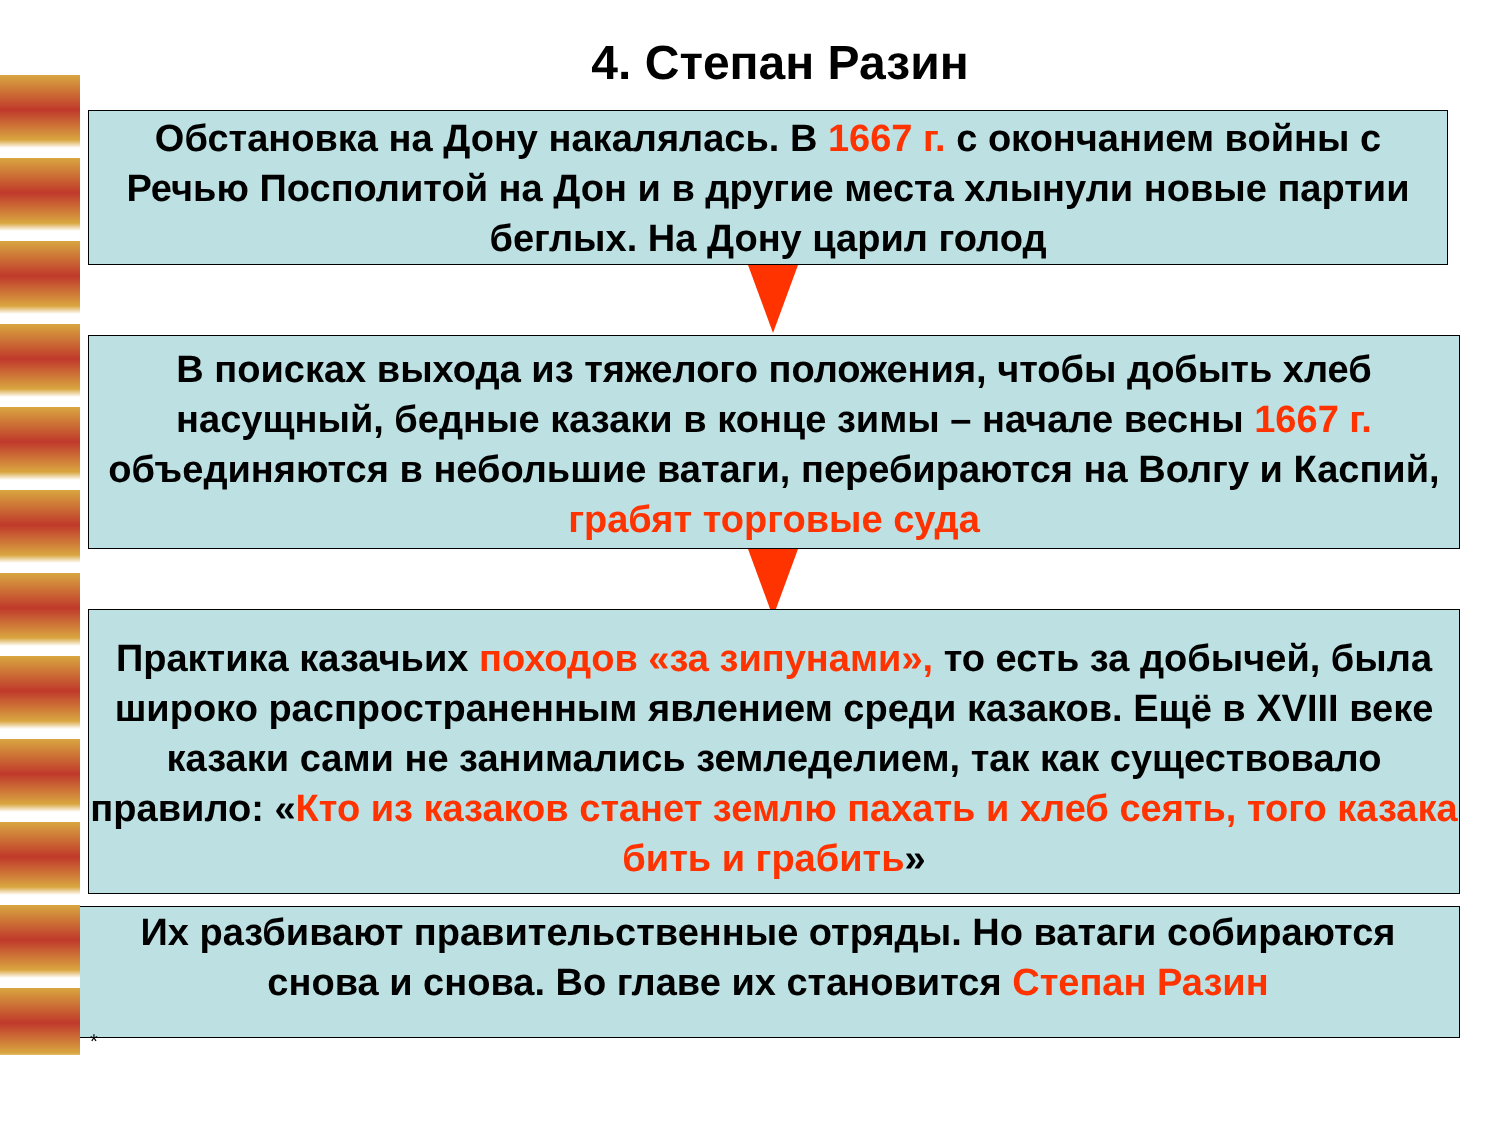4. Степан Разин
Обстановка на Дону накалялась. В 1667 г. с окончанием войны с Речью Посполитой на Дон и в другие места хлынули новые партии беглых. На Дону царил голод
В поисках выхода из тяжелого положения, чтобы добыть хлеб насущный, бедные казаки в конце зимы – начале весны 1667 г. объединяются в небольшие ватаги, перебираются на Волгу и Каспий, грабят торговые суда
Практика казачьих походов «за зипунами», то есть за добычей, была широко распространенным явлением среди казаков. Ещё в XVIII веке казаки сами не занимались земледелием, так как существовало правило: «Кто из казаков станет землю пахать и хлеб сеять, того казака бить и грабить»
Их разбивают правительственные отряды. Но ватаги собираются снова и снова. Во главе их становится Степан Разин
*